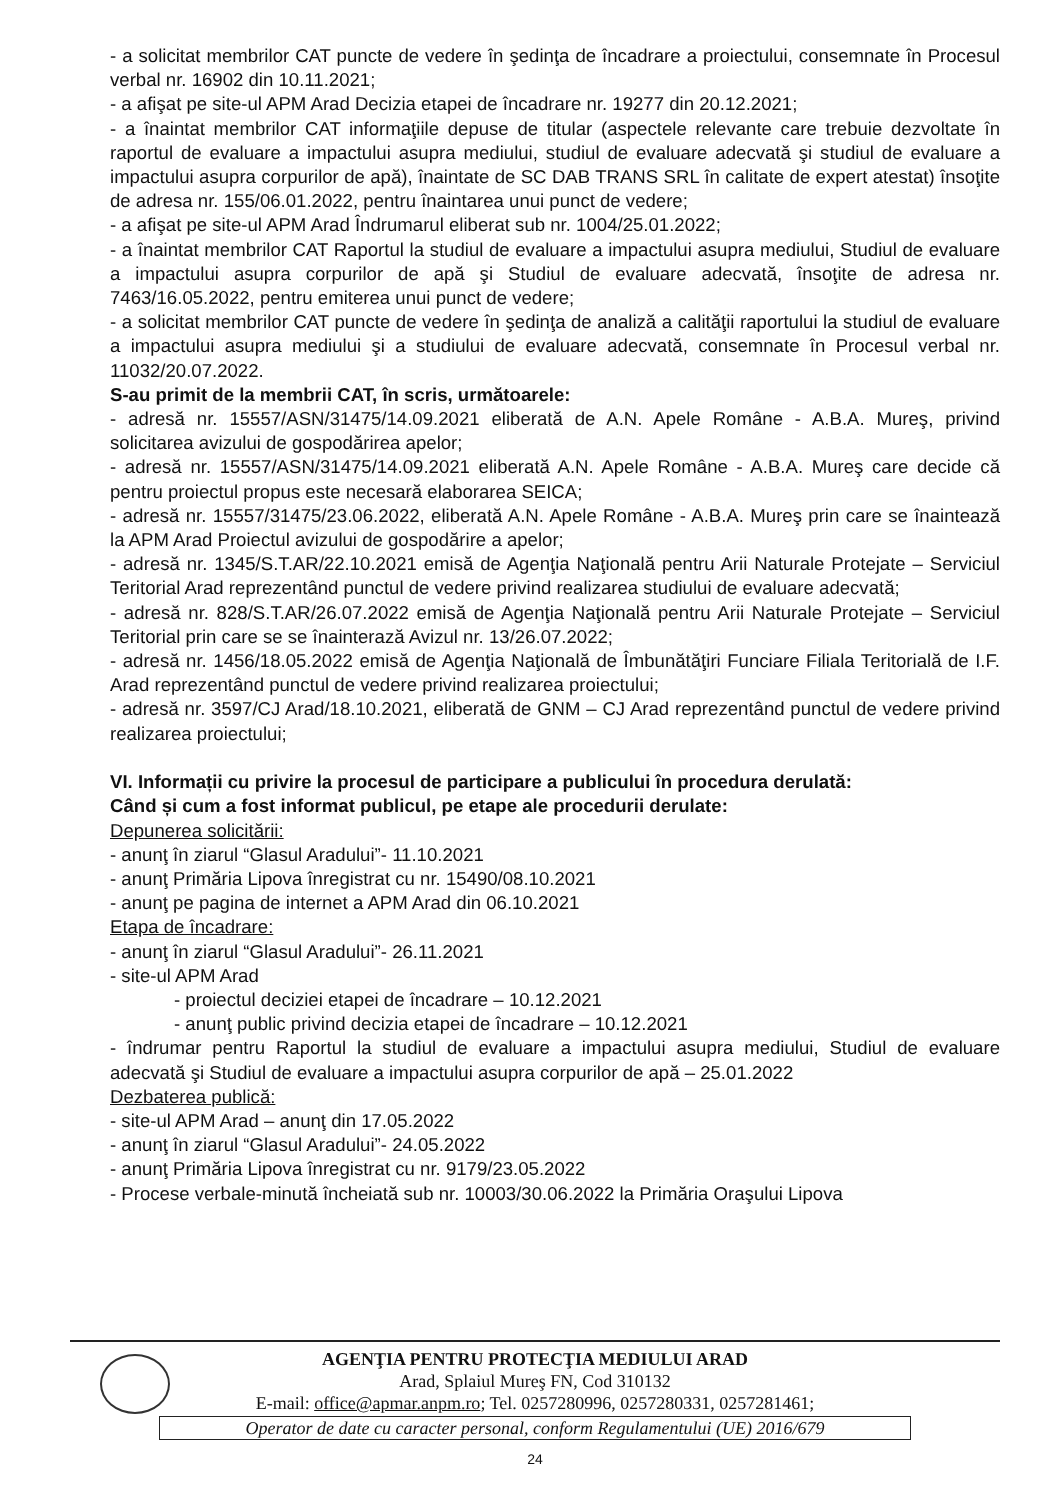- a solicitat membrilor CAT puncte de vedere în şedinţa de încadrare a proiectului, consemnate în Procesul verbal nr. 16902 din 10.11.2021;
- a afişat pe site-ul APM Arad Decizia etapei de încadrare nr. 19277 din 20.12.2021;
- a înaintat membrilor CAT informaţiile depuse de titular (aspectele relevante care trebuie dezvoltate în raportul de evaluare a impactului asupra mediului, studiul de evaluare adecvată şi studiul de evaluare a impactului asupra corpurilor de apă), înaintate de SC DAB TRANS SRL în calitate de expert atestat) însoţite de adresa nr. 155/06.01.2022, pentru înaintarea unui punct de vedere;
- a afişat pe site-ul APM Arad Îndrumarul eliberat sub nr. 1004/25.01.2022;
- a înaintat membrilor CAT Raportul la studiul de evaluare a impactului asupra mediului, Studiul de evaluare a impactului asupra corpurilor de apă şi Studiul de evaluare adecvată, însoţite de adresa nr. 7463/16.05.2022, pentru emiterea unui punct de vedere;
- a solicitat membrilor CAT puncte de vedere în şedinţa de analiză a calităţii raportului la studiul de evaluare a impactului asupra mediului şi a studiului de evaluare adecvată, consemnate în Procesul verbal nr. 11032/20.07.2022.
S-au primit de la membrii CAT, în scris, următoarele:
- adresă nr. 15557/ASN/31475/14.09.2021 eliberată de A.N. Apele Române - A.B.A. Mureş, privind solicitarea avizului de gospodărirea apelor;
- adresă nr. 15557/ASN/31475/14.09.2021 eliberată A.N. Apele Române - A.B.A. Mureş care decide că pentru proiectul propus este necesară elaborarea SEICA;
- adresă nr. 15557/31475/23.06.2022, eliberată A.N. Apele Române - A.B.A. Mureş prin care se înaintează la APM Arad Proiectul avizului de gospodărire a apelor;
- adresă nr. 1345/S.T.AR/22.10.2021 emisă de Agenţia Naţională pentru Arii Naturale Protejate – Serviciul Teritorial Arad reprezentând punctul de vedere privind realizarea studiului de evaluare adecvată;
- adresă nr. 828/S.T.AR/26.07.2022 emisă de Agenţia Naţională pentru Arii Naturale Protejate – Serviciul Teritorial prin care se se înainterază Avizul nr. 13/26.07.2022;
- adresă nr. 1456/18.05.2022 emisă de Agenţia Naţională de Îmbunătăţiri Funciare Filiala Teritorială de I.F. Arad reprezentând punctul de vedere privind realizarea proiectului;
- adresă nr. 3597/CJ Arad/18.10.2021, eliberată de GNM – CJ Arad reprezentând punctul de vedere privind realizarea proiectului;
VI. Informații cu privire la procesul de participare a publicului în procedura derulată:
Când și cum a fost informat publicul, pe etape ale procedurii derulate:
Depunerea solicitării:
- anunţ în ziarul “Glasul Aradului”- 11.10.2021
- anunţ Primăria Lipova înregistrat cu nr. 15490/08.10.2021
- anunţ pe pagina de internet a APM Arad din 06.10.2021
Etapa de încadrare:
- anunţ în ziarul “Glasul Aradului”- 26.11.2021
- site-ul APM Arad
- proiectul deciziei etapei de încadrare – 10.12.2021
- anunţ public privind decizia etapei de încadrare – 10.12.2021
- îndrumar pentru Raportul la studiul de evaluare a impactului asupra mediului, Studiul de evaluare adecvată şi Studiul de evaluare a impactului asupra corpurilor de apă – 25.01.2022
Dezbaterea publică:
- site-ul APM Arad – anunţ din 17.05.2022
- anunţ în ziarul “Glasul Aradului”- 24.05.2022
- anunţ Primăria Lipova înregistrat cu nr. 9179/23.05.2022
- Procese verbale-minută încheiată sub nr. 10003/30.06.2022 la Primăria Oraşului Lipova
AGENŢIA PENTRU PROTECŢIA MEDIULUI ARAD
Arad, Splaiul Mureş FN, Cod 310132
E-mail: office@apmar.anpm.ro; Tel. 0257280996, 0257280331, 0257281461;
Operator de date cu caracter personal, conform Regulamentului (UE) 2016/679
24